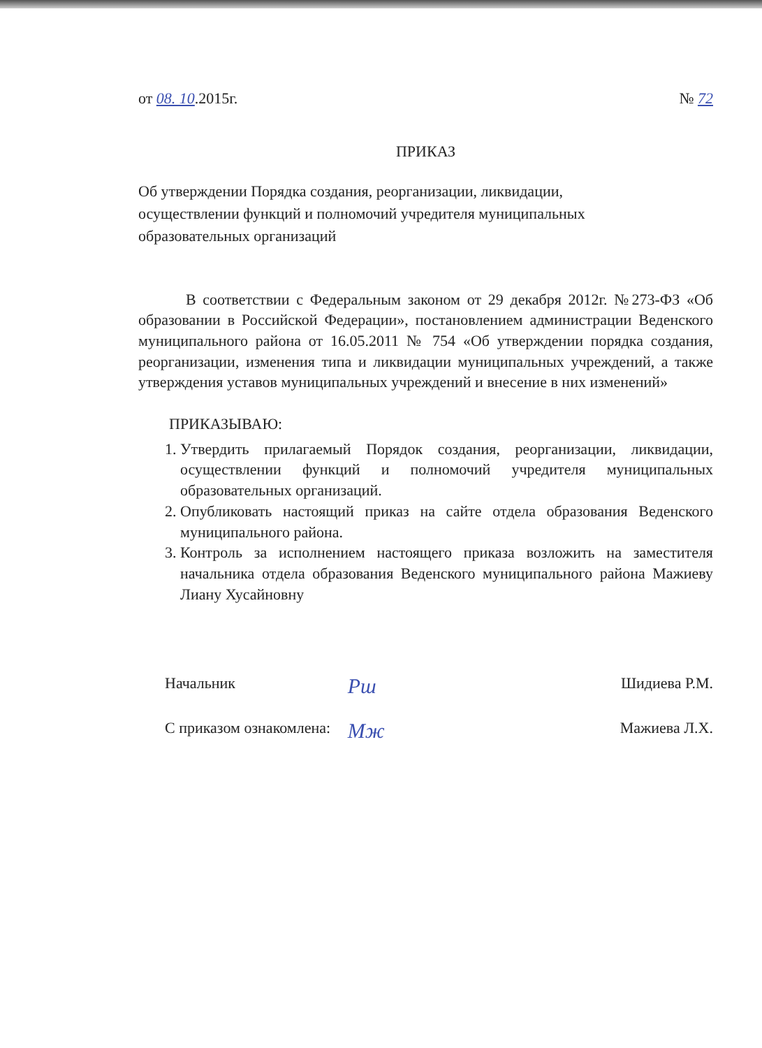от 08. 10.2015г. № 72
ПРИКАЗ
Об утверждении Порядка создания, реорганизации, ликвидации, осуществлении функций и полномочий учредителя муниципальных образовательных организаций
В соответствии с Федеральным законом от 29 декабря 2012г. №273-ФЗ «Об образовании в Российской Федерации», постановлением администрации Веденского муниципального района от 16.05.2011 № 754 «Об утверждении порядка создания, реорганизации, изменения типа и ликвидации муниципальных учреждений, а также утверждения уставов муниципальных учреждений и внесение в них изменений»
ПРИКАЗЫВАЮ:
1. Утвердить прилагаемый Порядок создания, реорганизации, ликвидации, осуществлении функций и полномочий учредителя муниципальных образовательных организаций.
2. Опубликовать настоящий приказ на сайте отдела образования Веденского муниципального района.
3. Контроль за исполнением настоящего приказа возложить на заместителя начальника отдела образования Веденского муниципального района Мажиеву Лиану Хусайновну
Начальник
Рш
Шидиева Р.М.
С приказом ознакомлена:
Мж
Мажиева Л.Х.